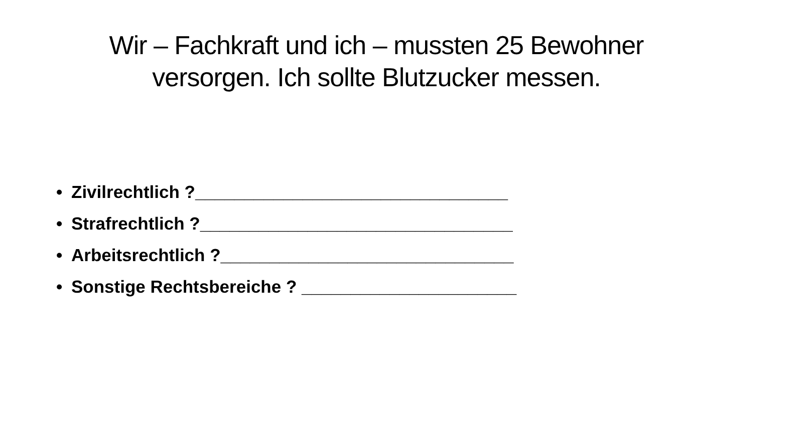Wir – Fachkraft und ich – mussten 25 Bewohner
versorgen. Ich sollte Blutzucker messen.
• Zivilrechtlich ?________________________________
• Strafrechtlich ?________________________________
• Arbeitsrechtlich ?______________________________
• Sonstige Rechtsbereiche ? ______________________